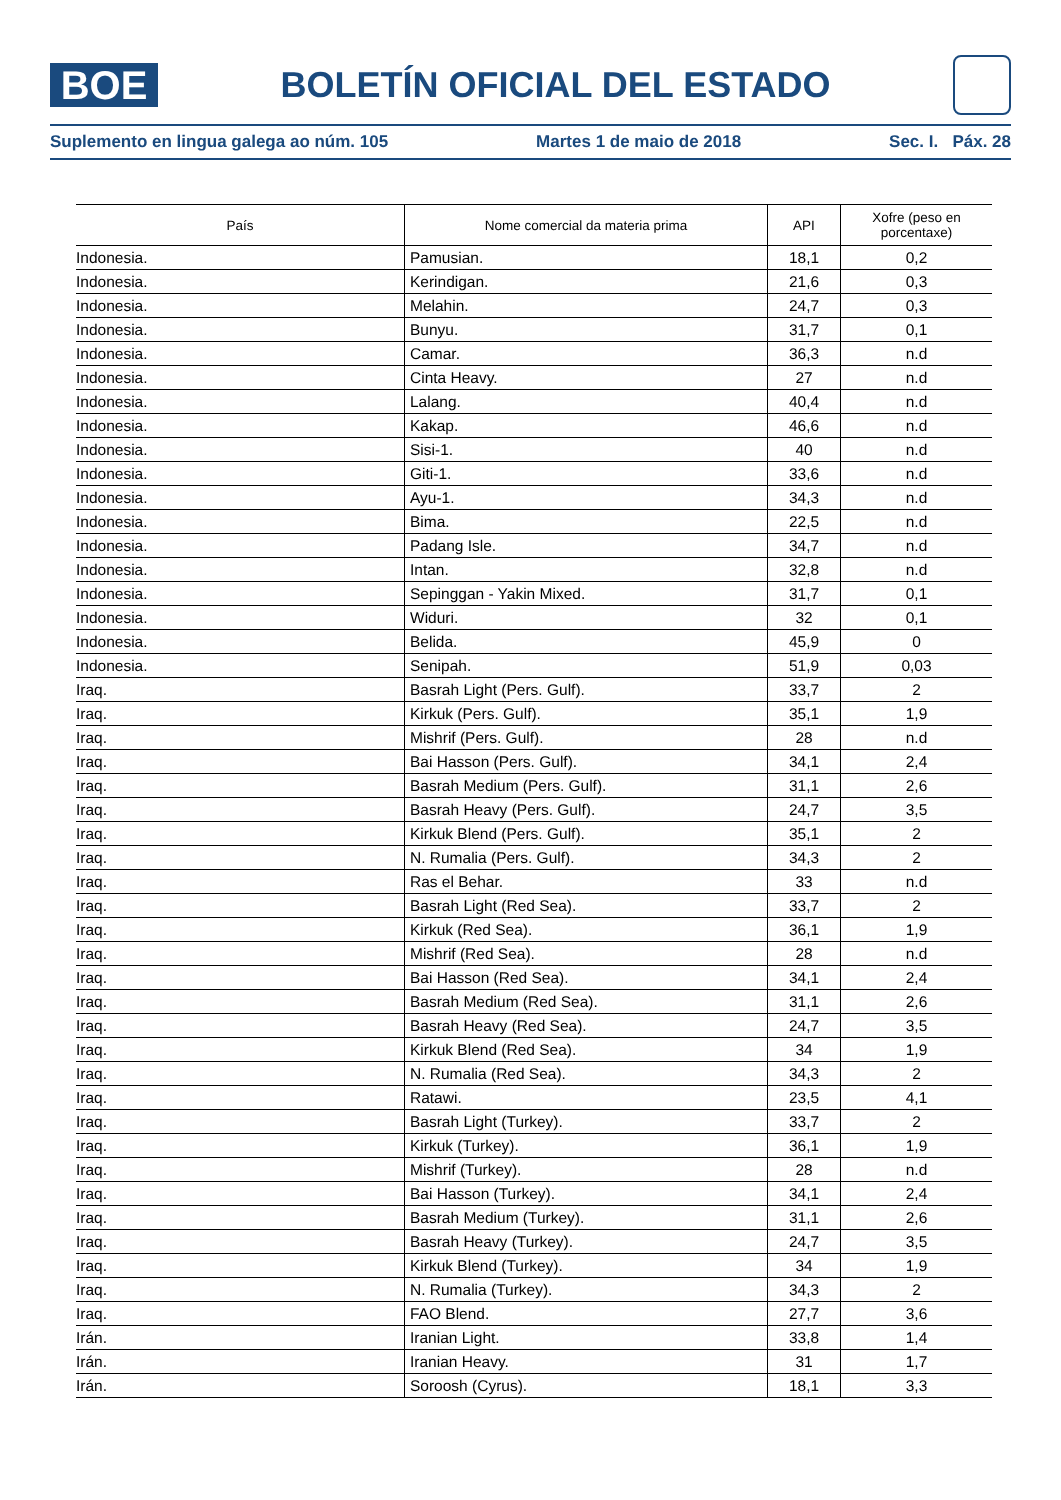BOE
BOLETÍN OFICIAL DEL ESTADO
Suplemento en lingua galega ao núm. 105 Martes 1 de maio de 2018 Sec. I. Páx. 28
| País | Nome comercial da materia prima | API | Xofre (peso en porcentaxe) |
| --- | --- | --- | --- |
| Indonesia. | Pamusian. | 18,1 | 0,2 |
| Indonesia. | Kerindigan. | 21,6 | 0,3 |
| Indonesia. | Melahin. | 24,7 | 0,3 |
| Indonesia. | Bunyu. | 31,7 | 0,1 |
| Indonesia. | Camar. | 36,3 | n.d |
| Indonesia. | Cinta Heavy. | 27 | n.d |
| Indonesia. | Lalang. | 40,4 | n.d |
| Indonesia. | Kakap. | 46,6 | n.d |
| Indonesia. | Sisi-1. | 40 | n.d |
| Indonesia. | Giti-1. | 33,6 | n.d |
| Indonesia. | Ayu-1. | 34,3 | n.d |
| Indonesia. | Bima. | 22,5 | n.d |
| Indonesia. | Padang Isle. | 34,7 | n.d |
| Indonesia. | Intan. | 32,8 | n.d |
| Indonesia. | Sepinggan - Yakin Mixed. | 31,7 | 0,1 |
| Indonesia. | Widuri. | 32 | 0,1 |
| Indonesia. | Belida. | 45,9 | 0 |
| Indonesia. | Senipah. | 51,9 | 0,03 |
| Iraq. | Basrah Light (Pers. Gulf). | 33,7 | 2 |
| Iraq. | Kirkuk (Pers. Gulf). | 35,1 | 1,9 |
| Iraq. | Mishrif (Pers. Gulf). | 28 | n.d |
| Iraq. | Bai Hasson (Pers. Gulf). | 34,1 | 2,4 |
| Iraq. | Basrah Medium (Pers. Gulf). | 31,1 | 2,6 |
| Iraq. | Basrah Heavy (Pers. Gulf). | 24,7 | 3,5 |
| Iraq. | Kirkuk Blend (Pers. Gulf). | 35,1 | 2 |
| Iraq. | N. Rumalia (Pers. Gulf). | 34,3 | 2 |
| Iraq. | Ras el Behar. | 33 | n.d |
| Iraq. | Basrah Light (Red Sea). | 33,7 | 2 |
| Iraq. | Kirkuk (Red Sea). | 36,1 | 1,9 |
| Iraq. | Mishrif (Red Sea). | 28 | n.d |
| Iraq. | Bai Hasson (Red Sea). | 34,1 | 2,4 |
| Iraq. | Basrah Medium (Red Sea). | 31,1 | 2,6 |
| Iraq. | Basrah Heavy (Red Sea). | 24,7 | 3,5 |
| Iraq. | Kirkuk Blend (Red Sea). | 34 | 1,9 |
| Iraq. | N. Rumalia (Red Sea). | 34,3 | 2 |
| Iraq. | Ratawi. | 23,5 | 4,1 |
| Iraq. | Basrah Light (Turkey). | 33,7 | 2 |
| Iraq. | Kirkuk (Turkey). | 36,1 | 1,9 |
| Iraq. | Mishrif (Turkey). | 28 | n.d |
| Iraq. | Bai Hasson (Turkey). | 34,1 | 2,4 |
| Iraq. | Basrah Medium (Turkey). | 31,1 | 2,6 |
| Iraq. | Basrah Heavy (Turkey). | 24,7 | 3,5 |
| Iraq. | Kirkuk Blend (Turkey). | 34 | 1,9 |
| Iraq. | N. Rumalia (Turkey). | 34,3 | 2 |
| Iraq. | FAO Blend. | 27,7 | 3,6 |
| Irán. | Iranian Light. | 33,8 | 1,4 |
| Irán. | Iranian Heavy. | 31 | 1,7 |
| Irán. | Soroosh (Cyrus). | 18,1 | 3,3 |